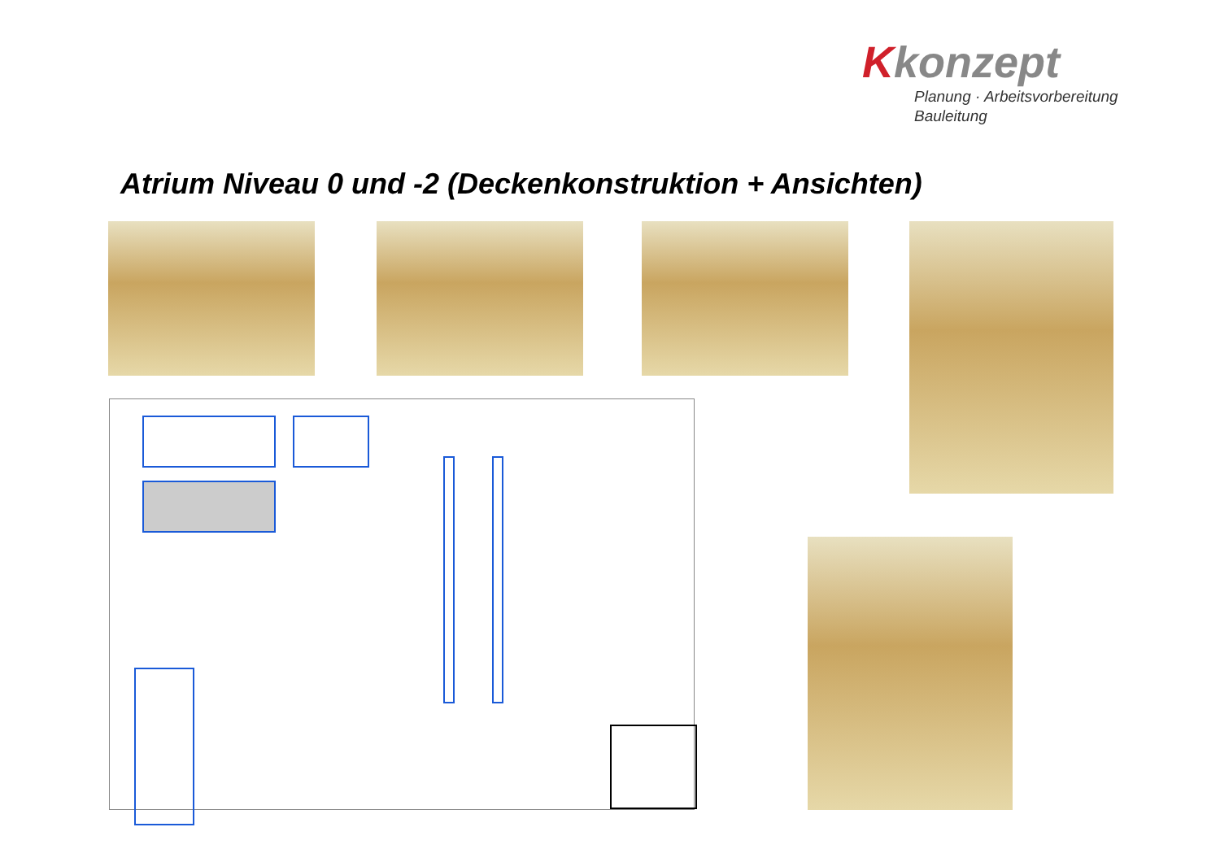Kkonzept
Planung · Arbeitsvorbereitung
Bauleitung
Atrium Niveau 0 und -2 (Deckenkonstruktion + Ansichten)